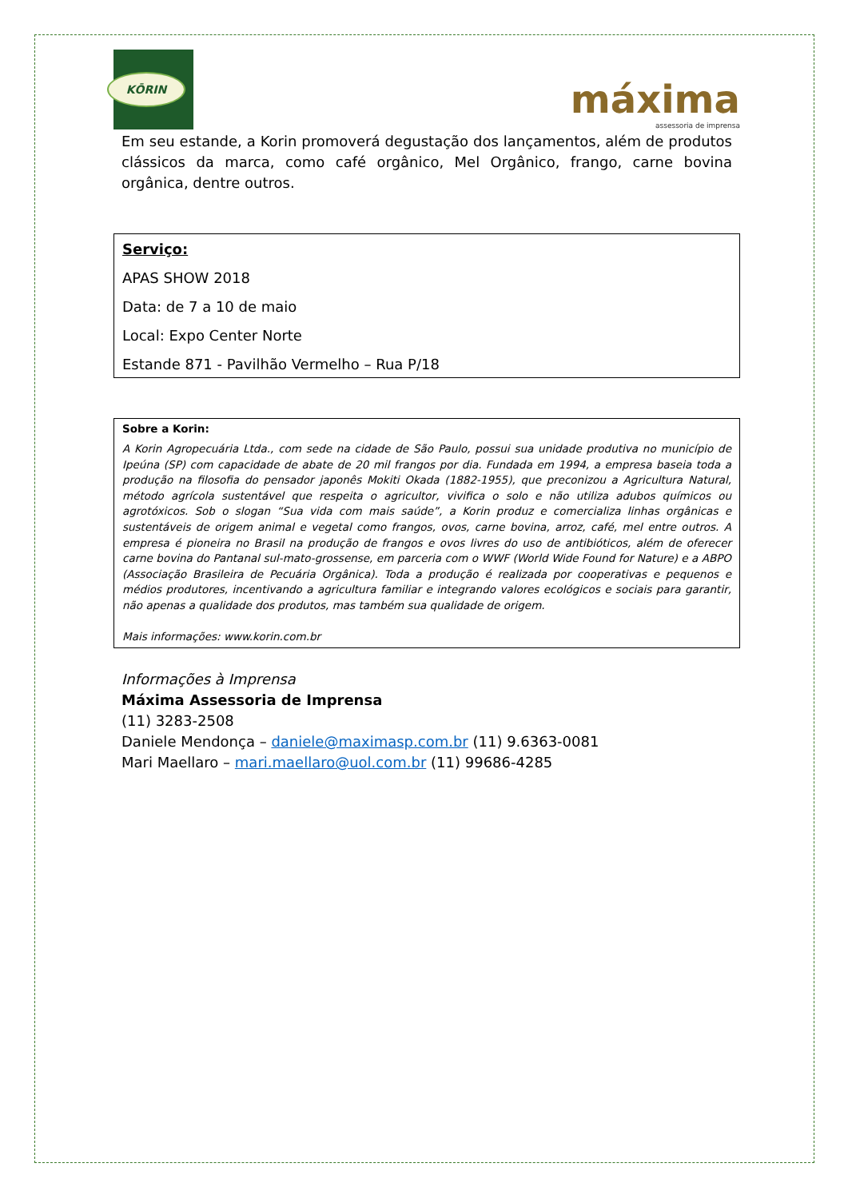KŌRIN
máxima
assessoria de imprensa
Em seu estande, a Korin promoverá degustação dos lançamentos, além de produtos clássicos da marca, como café orgânico, Mel Orgânico, frango, carne bovina orgânica, dentre outros.
Serviço:
APAS SHOW 2018
Data: de 7 a 10 de maio
Local: Expo Center Norte
Estande 871 - Pavilhão Vermelho – Rua P/18
Sobre a Korin:
A Korin Agropecuária Ltda., com sede na cidade de São Paulo, possui sua unidade produtiva no município de Ipeúna (SP) com capacidade de abate de 20 mil frangos por dia. Fundada em 1994, a empresa baseia toda a produção na filosofia do pensador japonês Mokiti Okada (1882-1955), que preconizou a Agricultura Natural, método agrícola sustentável que respeita o agricultor, vivifica o solo e não utiliza adubos químicos ou agrotóxicos. Sob o slogan “Sua vida com mais saúde”, a Korin produz e comercializa linhas orgânicas e sustentáveis de origem animal e vegetal como frangos, ovos, carne bovina, arroz, café, mel entre outros. A empresa é pioneira no Brasil na produção de frangos e ovos livres do uso de antibióticos, além de oferecer carne bovina do Pantanal sul-mato-grossense, em parceria com o WWF (World Wide Found for Nature) e a ABPO (Associação Brasileira de Pecuária Orgânica). Toda a produção é realizada por cooperativas e pequenos e médios produtores, incentivando a agricultura familiar e integrando valores ecológicos e sociais para garantir, não apenas a qualidade dos produtos, mas também sua qualidade de origem.
Mais informações: www.korin.com.br
Informações à Imprensa
Máxima Assessoria de Imprensa
(11) 3283-2508
Daniele Mendonça – daniele@maximasp.com.br (11) 9.6363-0081
Mari Maellaro – mari.maellaro@uol.com.br (11) 99686-4285